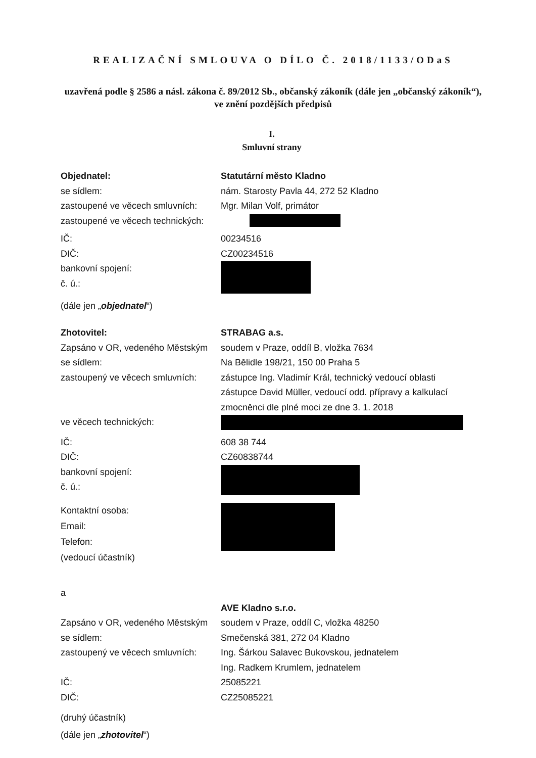REALIZAČNÍ SMLOUVA O DÍLO Č. 2018/1133/ODaS
uzavřená podle § 2586 a násl. zákona č. 89/2012 Sb., občanský zákoník (dále jen „občanský zákoník“), ve znění pozdějších předpisů
I.
Smluvní strany
Objednatel: Statutární město Kladno
se sídlem: nám. Starosty Pavla 44, 272 52 Kladno
zastoupené ve věcech smluvních:
Mgr. Milan Volf, primátor
zastoupené ve věcech technických:
IČ: 00234516
DIČ: CZ00234516
bankovní spojení:
č. ú.:
(dále jen „objednatel“)
Zhotovitel: STRABAG a.s.
Zapsáno v OR, vedeného Městským
soudem v Praze, oddíl B, vložka 7634
se sídlem: Na Bělidle 198/21, 150 00 Praha 5
zastoupený ve věcech smluvních:
zástupce Ing. Vladimír Král, technický vedoucí oblasti
zástupce David Müller, vedoucí odd. přípravy a kalkulací
zmocněnci dle plné moci ze dne 3. 1. 2018
ve věcech technických:
IČ: 608 38 744
DIČ: CZ60838744
bankovní spojení:
č. ú.:
Kontaktní osoba:
Email:
Telefon:
(vedoucí účastník)
a
AVE Kladno s.r.o.
Zapsáno v OR, vedeného Městským
soudem v Praze, oddíl C, vložka 48250
se sídlem: Smečenská 381, 272 04 Kladno
zastoupený ve věcech smluvních:
Ing. Šárkou Salavec Bukovskou, jednatelem
Ing. Radkem Krumlem, jednatelem
IČ: 25085221
DIČ: CZ25085221
(druhý účastník)
(dále jen „zhotovitel“)